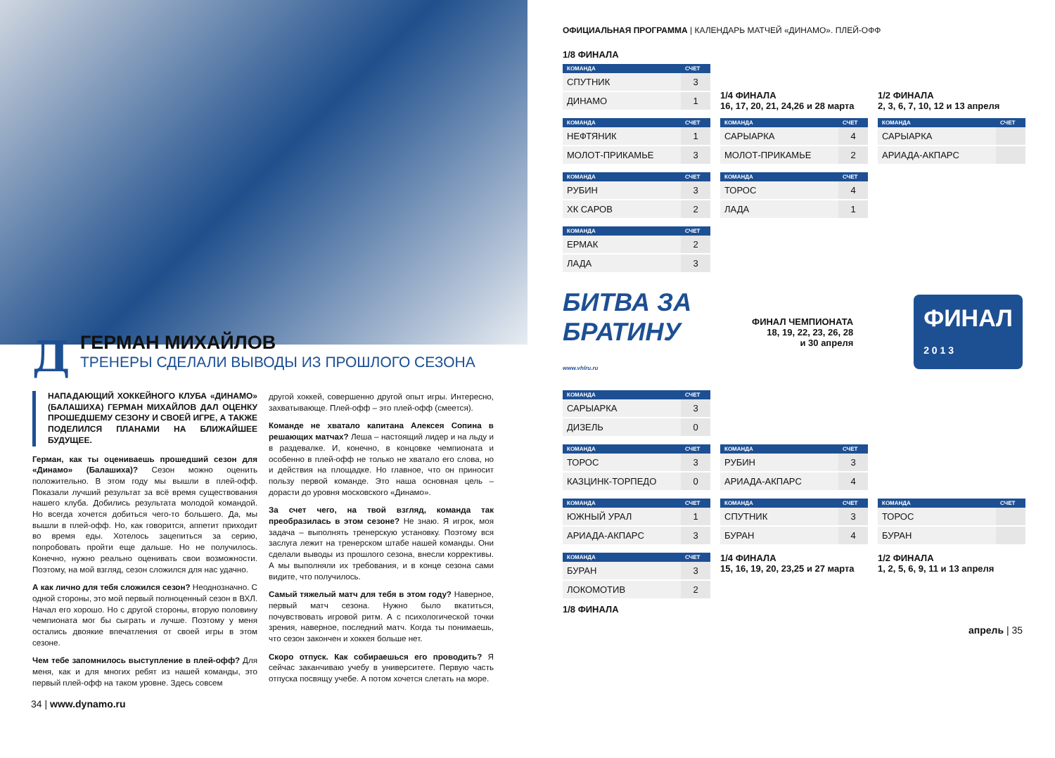Д
ГЕРМАН МИХАЙЛОВ
ТРЕНЕРЫ СДЕЛАЛИ ВЫВОДЫ ИЗ ПРОШЛОГО СЕЗОНА
НАПАДАЮЩИЙ ХОККЕЙНОГО КЛУБА «ДИНАМО» (БАЛАШИХА) ГЕРМАН МИХАЙЛОВ ДАЛ ОЦЕНКУ ПРОШЕДШЕМУ СЕЗОНУ И СВОЕЙ ИГРЕ, А ТАКЖЕ ПОДЕЛИЛСЯ ПЛАНАМИ НА БЛИЖАЙШЕЕ БУДУЩЕЕ.
Герман, как ты оцениваешь прошедший сезон для «Динамо» (Балашиха)? Сезон можно оценить положительно. В этом году мы вышли в плей-офф. Показали лучший результат за всё время существования нашего клуба. Добились результата молодой командой. Но всегда хочется добиться чего-то большего. Да, мы вышли в плей-офф. Но, как говорится, аппетит приходит во время еды. Хотелось зацепиться за серию, попробовать пройти еще дальше. Но не получилось. Конечно, нужно реально оценивать свои возможности. Поэтому, на мой взгляд, сезон сложился для нас удачно.
А как лично для тебя сложился сезон? Неоднозначно. С одной стороны, это мой первый полноценный сезон в ВХЛ. Начал его хорошо. Но с другой стороны, вторую половину чемпионата мог бы сыграть и лучше. Поэтому у меня остались двоякие впечатления от своей игры в этом сезоне.
Чем тебе запомнилось выступление в плей-офф? Для меня, как и для многих ребят из нашей команды, это первый плей-офф на таком уровне. Здесь совсем
другой хоккей, совершенно другой опыт игры. Интересно, захватывающе. Плей-офф – это плей-офф (смеется).
Команде не хватало капитана Алексея Сопина в решающих матчах? Леша – настоящий лидер и на льду и в раздевалке. И, конечно, в концовке чемпионата и особенно в плей-офф не только не хватало его слова, но и действия на площадке. Но главное, что он приносит пользу первой команде. Это наша основная цель – дорасти до уровня московского «Динамо».
За счет чего, на твой взгляд, команда так преобразилась в этом сезоне? Не знаю. Я игрок, моя задача – выполнять тренерскую установку. Поэтому вся заслуга лежит на тренерском штабе нашей команды. Они сделали выводы из прошлого сезона, внесли коррективы. А мы выполняли их требования, и в конце сезона сами видите, что получилось.
Самый тяжелый матч для тебя в этом году? Наверное, первый матч сезона. Нужно было вкатиться, почувствовать игровой ритм. А с психологической точки зрения, наверное, последний матч. Когда ты понимаешь, что сезон закончен и хоккея больше нет.
Скоро отпуск. Как собираешься его проводить? Я сейчас заканчиваю учебу в университете. Первую часть отпуска посвящу учебе. А потом хочется слетать на море.
34 | www.dynamo.ru
ОФИЦИАЛЬНАЯ ПРОГРАММА | КАЛЕНДАРЬ МАТЧЕЙ «ДИНАМО». ПЛЕЙ-ОФФ
1/8 ФИНАЛА
| КОМАНДА | СЧЕТ |
| --- | --- |
| СПУТНИК | 3 |
| ДИНАМО | 1 |
1/4 ФИНАЛА
16, 17, 20, 21, 24,26 и 28 марта
1/2 ФИНАЛА
2, 3, 6, 7, 10, 12 и 13 апреля
| КОМАНДА | СЧЕТ |
| --- | --- |
| НЕФТЯНИК | 1 |
| МОЛОТ-ПРИКАМЬЕ | 3 |
| КОМАНДА | СЧЕТ |
| --- | --- |
| САРЫАРКА | 4 |
| МОЛОТ-ПРИКАМЬЕ | 2 |
| КОМАНДА | СЧЕТ |
| --- | --- |
| САРЫАРКА | |
| АРИАДА-АКПАРС | |
| КОМАНДА | СЧЕТ |
| --- | --- |
| РУБИН | 3 |
| ХК САРОВ | 2 |
| КОМАНДА | СЧЕТ |
| --- | --- |
| ТОРОС | 4 |
| ЛАДА | 1 |
| КОМАНДА | СЧЕТ |
| --- | --- |
| ЕРМАК | 2 |
| ЛАДА | 3 |
БИТВА ЗА
БРАТИНУ
www.vhlru.ru
ФИНАЛ ЧЕМПИОНАТА
18, 19, 22, 23, 26, 28
и 30 апреля
ФИНАЛ
2 0 1 3
| КОМАНДА | СЧЕТ |
| --- | --- |
| САРЫАРКА | 3 |
| ДИЗЕЛЬ | 0 |
| КОМАНДА | СЧЕТ |
| --- | --- |
| ТОРОС | 3 |
| КАЗЦИНК-ТОРПЕДО | 0 |
| КОМАНДА | СЧЕТ |
| --- | --- |
| РУБИН | 3 |
| АРИАДА-АКПАРС | 4 |
| КОМАНДА | СЧЕТ |
| --- | --- |
| ЮЖНЫЙ УРАЛ | 1 |
| АРИАДА-АКПАРС | 3 |
| КОМАНДА | СЧЕТ |
| --- | --- |
| СПУТНИК | 3 |
| БУРАН | 4 |
| КОМАНДА | СЧЕТ |
| --- | --- |
| ТОРОС | |
| БУРАН | |
| КОМАНДА | СЧЕТ |
| --- | --- |
| БУРАН | 3 |
| ЛОКОМОТИВ | 2 |
1/4 ФИНАЛА
15, 16, 19, 20, 23,25 и 27 марта
1/2 ФИНАЛА
1, 2, 5, 6, 9, 11 и 13 апреля
1/8 ФИНАЛА
апрель | 35